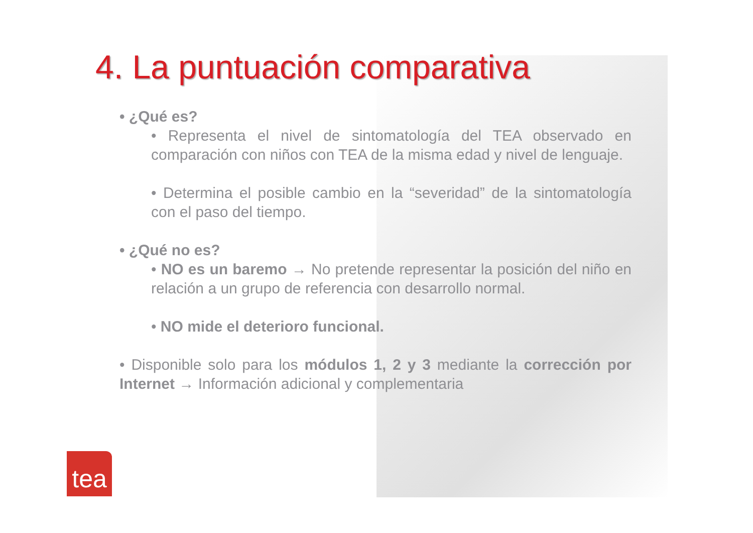4. La puntuación comparativa
• ¿Qué es?
• Representa el nivel de sintomatología del TEA observado en comparación con niños con TEA de la misma edad y nivel de lenguaje.
• Determina el posible cambio en la “severidad” de la sintomatología con el paso del tiempo.
• ¿Qué no es?
• NO es un baremo → No pretende representar la posición del niño en relación a un grupo de referencia con desarrollo normal.
• NO mide el deterioro funcional.
• Disponible solo para los módulos 1, 2 y 3 mediante la corrección por Internet → Información adicional y complementaria
tea